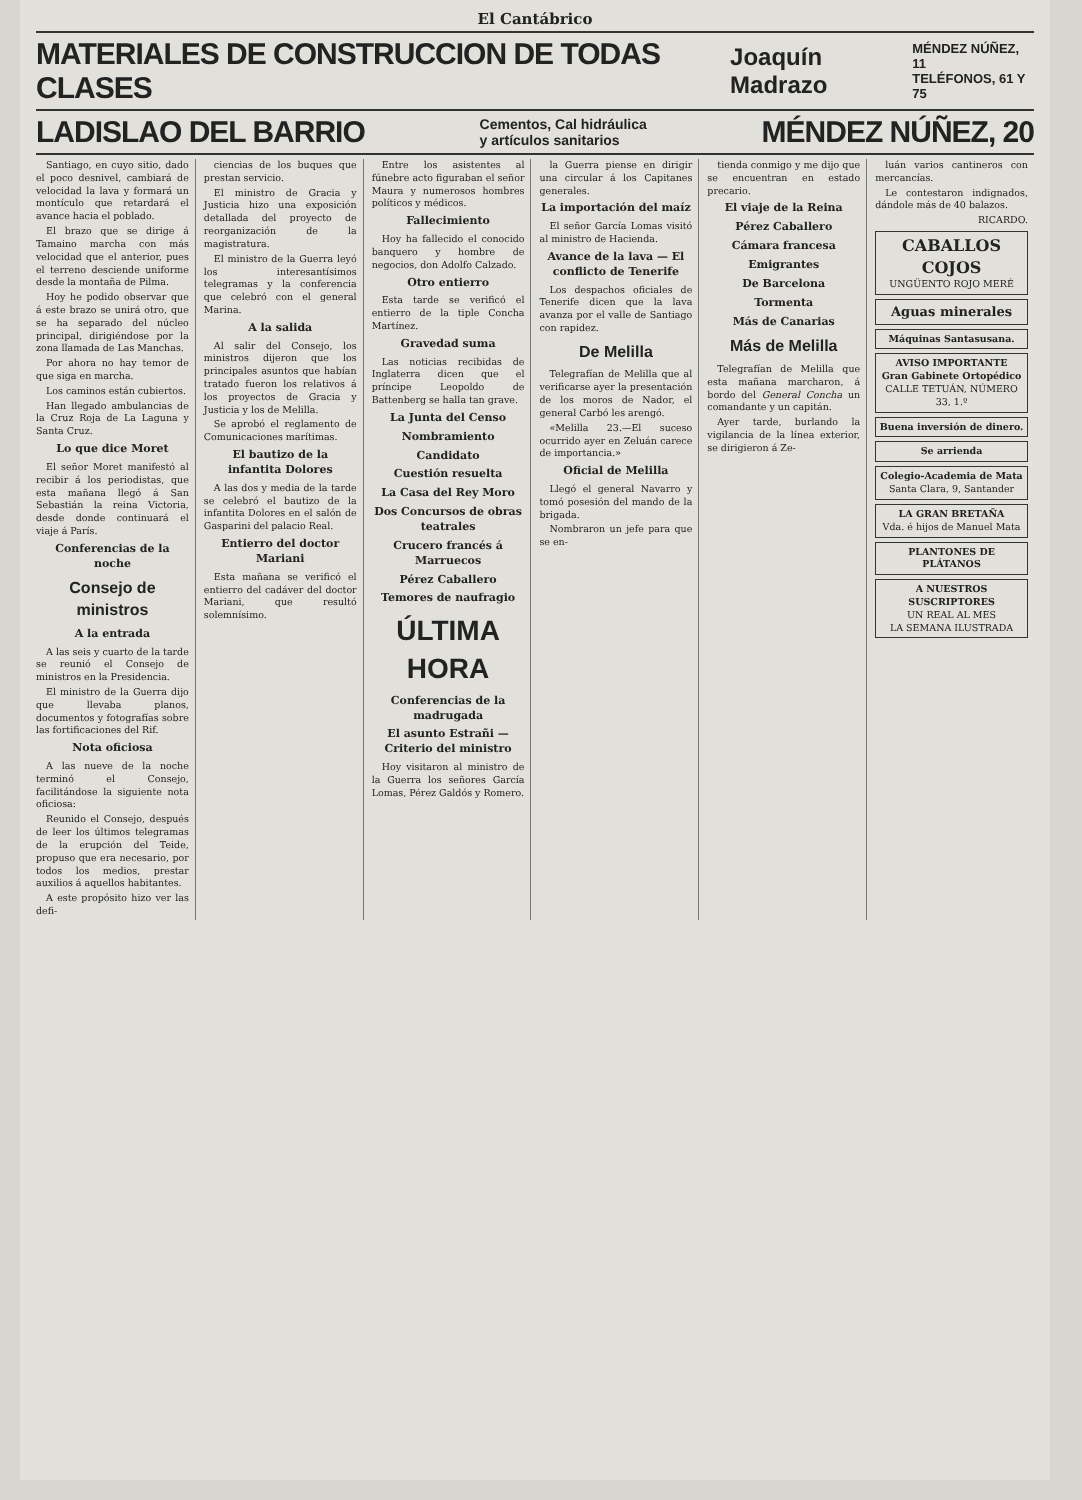El Cantábrico
MATERIALES DE CONSTRUCCION DE TODAS CLASES Joaquín Madrazo MÉNDEZ NÚÑEZ, 11
TELÉFONOS, 61 Y 75
LADISLAO DEL BARRIO Cementos, Cal hidráulica
y artículos sanitarios MÉNDEZ NÚÑEZ, 20
Santiago, en cuyo sitio, dado el poco desnivel, cambiará de velocidad la lava y formará un montículo que retardará el avance hacia el poblado.
El brazo que se dirige á Tamaino marcha con más velocidad que el anterior, pues el terreno desciende uniforme desde la montaña de Pilma.
Hoy he podido observar que á este brazo se unirá otro, que se ha separado del núcleo principal, dirigiéndose por la zona llamada de Las Manchas.
Por ahora no hay temor de que siga en marcha.
Los caminos están cubiertos.
Han llegado ambulancias de la Cruz Roja de La Laguna y Santa Cruz.
Lo que dice Moret
El señor Moret manifestó al recibir á los periodistas, que esta mañana llegó á San Sebastián la reina Victoria, desde donde continuará el viaje á París.
Conferencias de la noche
Consejo de ministros
A la entrada
A las seis y cuarto de la tarde se reunió el Consejo de ministros en la Presidencia.
El ministro de la Guerra dijo que llevaba planos, documentos y fotografías sobre las fortificaciones del Rif.
Nota oficiosa
A las nueve de la noche terminó el Consejo, facilitándose la siguiente nota oficiosa:
Reunido el Consejo, después de leer los últimos telegramas de la erupción del Teide, propuso que era necesario, por todos los medios, prestar auxilios á aquellos habitantes.
A este propósito hizo ver las defi-
ciencias de los buques que prestan servicio.
El ministro de Gracia y Justicia hizo una exposición detallada del proyecto de reorganización de la magistratura.
El ministro de la Guerra leyó los interesantísimos telegramas y la conferencia que celebró con el general Marina.
A la salida
Al salir del Consejo, los ministros dijeron que los principales asuntos que habían tratado fueron los relativos á los proyectos de Gracia y Justicia y los de Melilla.
Se aprobó el reglamento de Comunicaciones marítimas.
El bautizo de la infantita Dolores
A las dos y media de la tarde se celebró el bautizo de la infantita Dolores en el salón de Gasparini del palacio Real.
Entierro del doctor Mariani
Esta mañana se verificó el entierro del cadáver del doctor Mariani, que resultó solemnísimo.
Entre los asistentes al fúnebre acto figuraban el señor Maura y numerosos hombres políticos y médicos.
Fallecimiento
Hoy ha fallecido el conocido banquero y hombre de negocios, don Adolfo Calzado.
Otro entierro
Esta tarde se verificó el entierro de la tiple Concha Martínez.
Gravedad suma
Las noticias recibidas de Inglaterra dicen que el príncipe Leopoldo de Battenberg se halla tan grave.
La Junta del Censo
Nombramiento
Candidato
Cuestión resuelta
La Casa del Rey Moro
Dos Concursos de obras teatrales
Crucero francés á Marruecos
Pérez Caballero
Temores de naufragio
ÚLTIMA HORA
Conferencias de la madrugada
El asunto Estrañi — Criterio del ministro
Hoy visitaron al ministro de la Guerra los señores García Lomas, Pérez Galdós y Romero.
la Guerra piense en dirigir una circular á los Capitanes generales.
La importación del maíz
El señor García Lomas visitó al ministro de Hacienda.
Avance de la lava — El conflicto de Tenerife
Los despachos oficiales de Tenerife dicen que la lava avanza por el valle de Santiago con rapidez.
De Melilla
Telegrafían de Melilla que al verificarse ayer la presentación de los moros de Nador, el general Carbó les arengó.
«Melilla 23.—El suceso ocurrido ayer en Zeluán carece de importancia.»
Oficial de Melilla
Llegó el general Navarro y tomó posesión del mando de la brigada.
Nombraron un jefe para que se en-
tienda conmigo y me dijo que se encuentran en estado precario.
El viaje de la Reina
Pérez Caballero
Cámara francesa
Emigrantes
De Barcelona
Tormenta
Más de Canarias
Más de Melilla
Telegrafían de Melilla que esta mañana marcharon, á bordo del General Concha un comandante y un capitán.
Ayer tarde, burlando la vigilancia de la línea exterior, se dirigieron á Ze-
luán varios cantineros con mercancías.
Le contestaron indignados, dándole más de 40 balazos.
RICARDO.
CABALLOS COJOS
UNGÜENTO ROJO MERÉ
Aguas minerales
Máquinas Santasusana.
AVISO IMPORTANTE
Gran Gabinete Ortopédico
CALLE TETUÁN, NÚMERO 33, 1.º
Buena inversión de dinero.
Se arrienda
Colegio-Academia de Mata
Santa Clara, 9, Santander
LA GRAN BRETAÑA
Vda. é hijos de Manuel Mata
PLANTONES DE PLÁTANOS
A NUESTROS SUSCRIPTORES
UN REAL AL MES
LA SEMANA ILUSTRADA